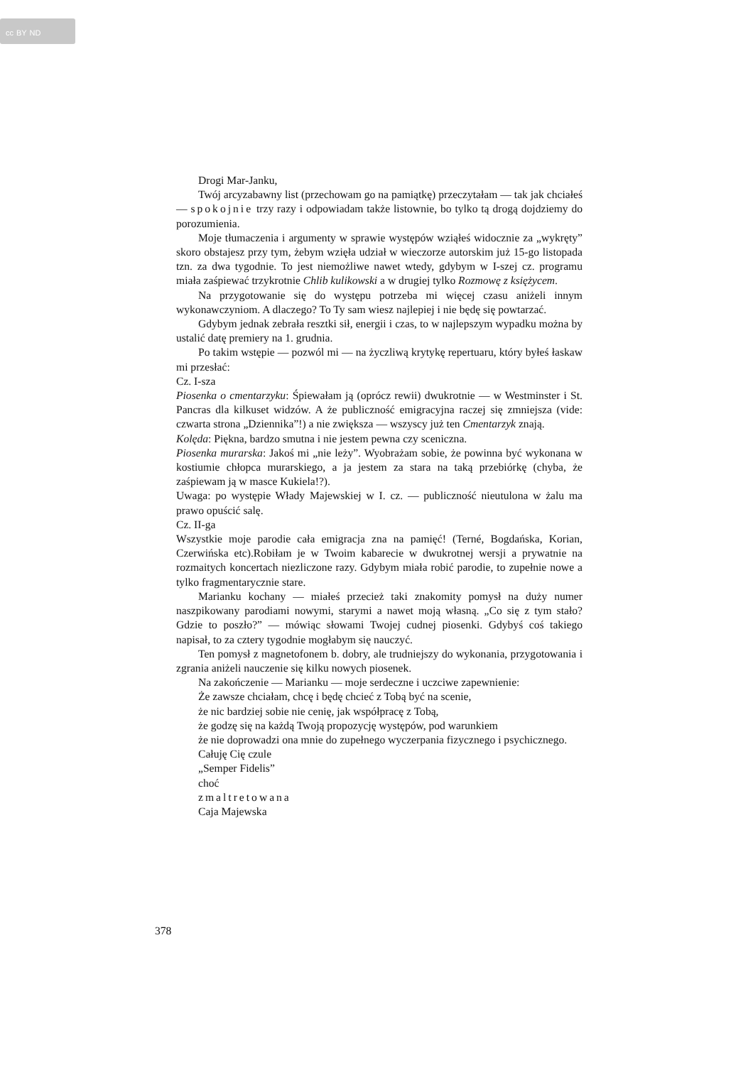cc BY ND
Drogi Mar-Janku,
Twój arcyzabawny list (przechowam go na pamiątkę) przeczytałam — tak jak chciałeś — spokojnie trzy razy i odpowiadam także listownie, bo tylko tą drogą dojdziemy do porozumienia.
Moje tłumaczenia i argumenty w sprawie występów wziąłeś widocznie za „wykręty” skoro obstajesz przy tym, żebym wzięła udział w wieczorze autorskim już 15-go listopada tzn. za dwa tygodnie. To jest niemożliwe nawet wtedy, gdybym w I-szej cz. programu miała zaśpiewać trzykrotnie Chlib kulikowski a w drugiej tylko Rozmowę z księżycem.
Na przygotowanie się do występu potrzeba mi więcej czasu aniżeli innym wykonawczyniom. A dlaczego? To Ty sam wiesz najlepiej i nie będę się powtarzać.
Gdybym jednak zebrała resztki sił, energii i czas, to w najlepszym wypadku można by ustalić datę premiery na 1. grudnia.
Po takim wstępie — pozwól mi — na życzliwą krytykę repertuaru, który byłeś łaskaw mi przesłać:
Cz. I-sza
Piosenka o cmentarzyku: Śpiewałam ją (oprócz rewii) dwukrotnie — w Westminster i St. Pancras dla kilkuset widzów. A że publiczność emigracyjna raczej się zmniejsza (vide: czwarta strona „Dziennika”!) a nie zwiększa — wszyscy już ten Cmentarzyk znają.
Kolęda: Piękna, bardzo smutna i nie jestem pewna czy sceniczna.
Piosenka murarska: Jakoś mi „nie leży”. Wyobrażam sobie, że powinna być wykonana w kostiumie chłopca murarskiego, a ja jestem za stara na taką przebiórkę (chyba, że zaśpiewam ją w masce Kukiela!?).
Uwaga: po występie Włady Majewskiej w I. cz. — publiczność nieutulona w żalu ma prawo opuścić salę.
Cz. II-ga
Wszystkie moje parodie cała emigracja zna na pamięć! (Terné, Bogdańska, Korian, Czerwińska etc).Robiłam je w Twoim kabarecie w dwukrotnej wersji a prywatnie na rozmaitych koncertach niezliczone razy. Gdybym miała robić parodie, to zupełnie nowe a tylko fragmentarycznie stare.
Marianku kochany — miałeś przecież taki znakomity pomysł na duży numer naszpikowany parodiami nowymi, starymi a nawet moją własną. „Co się z tym stało? Gdzie to poszło?” — mówiąc słowami Twojej cudnej piosenki. Gdybyś coś takiego napisał, to za cztery tygodnie mogłabym się nauczyć.
Ten pomysł z magnetofonem b. dobry, ale trudniejszy do wykonania, przygotowania i zgrania aniżeli nauczenie się kilku nowych piosenek.
Na zakończenie — Marianku — moje serdeczne i uczciwe zapewnienie:
Że zawsze chciałam, chcę i będę chcieć z Tobą być na scenie,
że nic bardziej sobie nie cenię, jak współpracę z Tobą,
że godzę się na każdą Twoją propozycję występów, pod warunkiem
że nie doprowadzi ona mnie do zupełnego wyczerpania fizycznego i psychicznego.
Całuję Cię czule
„Semper Fidelis”
choć
zmaltretowana
Caja Majewska
378